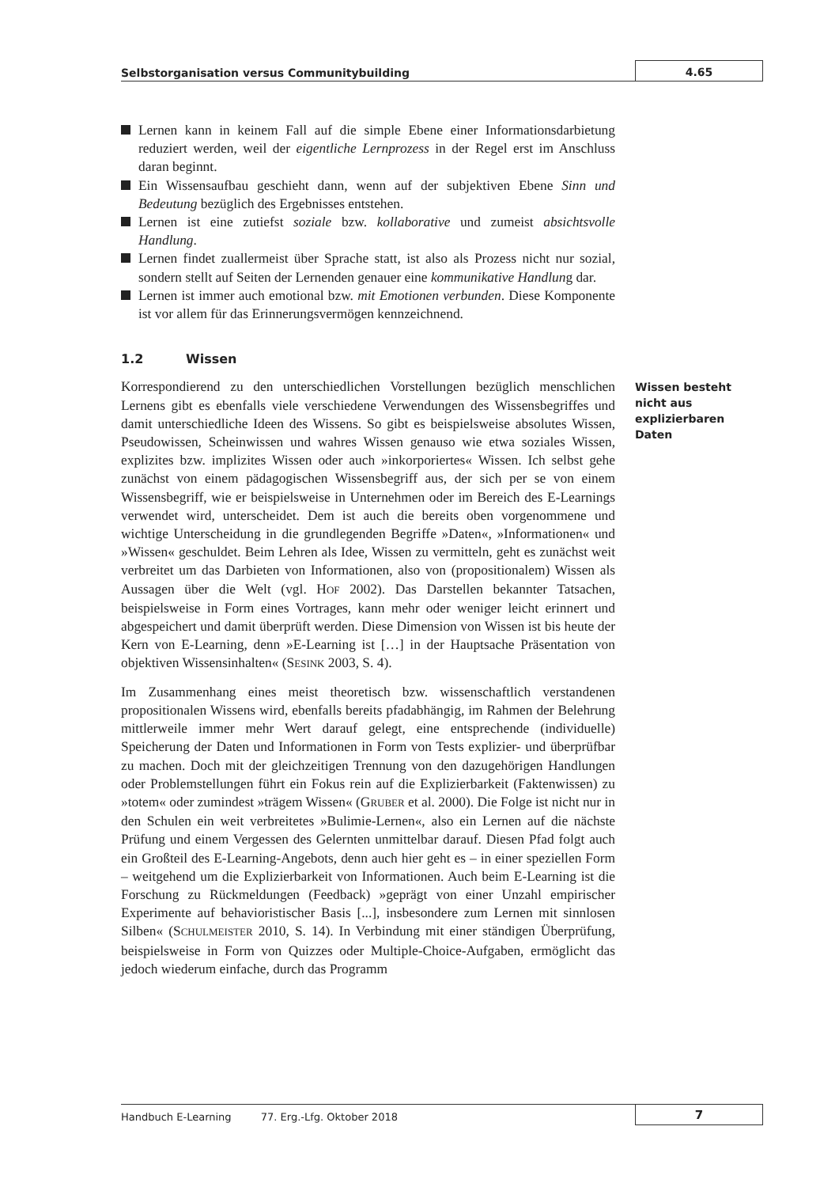Selbstorganisation versus Communitybuilding
4.65
Lernen kann in keinem Fall auf die simple Ebene einer Informations­darbietung reduziert werden, weil der eigentliche Lernprozess in der Regel erst im Anschluss daran beginnt.
Ein Wissensaufbau geschieht dann, wenn auf der subjektiven Ebene Sinn und Bedeutung bezüglich des Ergebnisses entstehen.
Lernen ist eine zutiefst soziale bzw. kollaborative und zumeist absichts­volle Handlung.
Lernen findet zuallermeist über Sprache statt, ist also als Prozess nicht nur sozial, sondern stellt auf Seiten der Lernenden genauer eine kom­munikative Handlung dar.
Lernen ist immer auch emotional bzw. mit Emotionen verbunden. Diese Komponente ist vor allem für das Erinnerungsvermögen kennzeichnend.
1.2 Wissen
Korrespondierend zu den unterschiedlichen Vorstellungen bezüglich menschlichen Lernens gibt es ebenfalls viele verschiedene Verwendungen des Wissensbegriffes und damit unterschiedliche Ideen des Wissens. So gibt es beispielsweise absolutes Wissen, Pseudowissen, Scheinwissen und wahres Wissen genauso wie etwa soziales Wissen, explizites bzw. implizites Wissen oder auch »inkorporiertes« Wissen. Ich selbst gehe zunächst von einem pädagogischen Wissensbegriff aus, der sich per se von einem Wissensbe­griff, wie er beispielsweise in Unternehmen oder im Bereich des E-Learnings verwendet wird, unterscheidet. Dem ist auch die bereits oben vorgenom­mene und wichtige Unterscheidung in die grundlegenden Begriffe »Daten«, »Informationen« und »Wissen« geschuldet. Beim Lehren als Idee, Wissen zu vermitteln, geht es zunächst weit verbreitet um das Darbieten von Infor­mationen, also von (propositionalem) Wissen als Aussagen über die Welt (vgl. HOF 2002). Das Darstellen bekannter Tatsachen, beispielsweise in Form eines Vortrages, kann mehr oder weniger leicht erinnert und abgespeichert und damit überprüft werden. Diese Dimension von Wissen ist bis heute der Kern von E-Learning, denn »E-Learning ist […] in der Hauptsache Präsenta­tion von objektiven Wissensinhalten« (SESINK 2003, S. 4).
Im Zusammenhang eines meist theoretisch bzw. wissenschaftlich verstan­denen propositionalen Wissens wird, ebenfalls bereits pfadabhängig, im Rahmen der Belehrung mittlerweile immer mehr Wert darauf gelegt, eine entsprechende (individuelle) Speicherung der Daten und Informationen in Form von Tests explizier- und überprüfbar zu machen. Doch mit der gleich­zeitigen Trennung von den dazugehörigen Handlungen oder Problem­stellungen führt ein Fokus rein auf die Explizierbarkeit (Faktenwissen) zu »totem« oder zumindest »trägem Wissen« (GRUBER et al. 2000). Die Folge ist nicht nur in den Schulen ein weit verbreitetes »Bulimie-Lernen«, also ein Lernen auf die nächste Prüfung und einem Vergessen des Gelernten unmit­telbar darauf. Diesen Pfad folgt auch ein Großteil des E-Learning-Angebots, denn auch hier geht es – in einer speziellen Form – weitgehend um die Expli­zierbarkeit von Informationen. Auch beim E-Learning ist die Forschung zu Rückmeldungen (Feedback) »geprägt von einer Unzahl empirischer Experi­mente auf behavioristischer Basis [...], insbesondere zum Lernen mit sinn­losen Silben« (SCHULMEISTER 2010, S. 14). In Verbindung mit einer ständigen Überprüfung, beispielsweise in Form von Quizzes oder Multiple-Choice-Aufgaben, ermöglicht das jedoch wiederum einfache, durch das Programm
Wissen besteht nicht aus explizierbaren Daten
Handbuch E-Learning 77. Erg.-Lfg. Oktober 2018
7